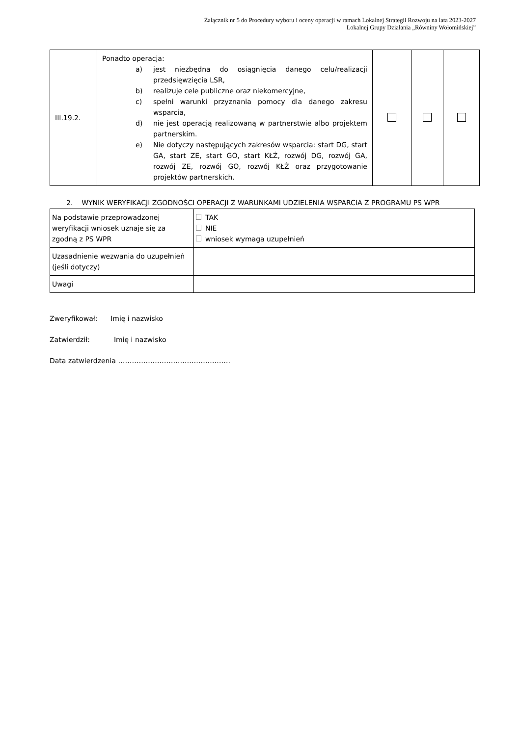Załącznik nr 5 do Procedury wyboru i oceny operacji w ramach Lokalnej Strategii Rozwoju na lata 2023-2027
Lokalnej Grupy Działania „Równiny Wołomińskiej”
| III.19.2. | Ponadto operacja: a) jest niezbędna do osiągnięcia danego celu/realizacji przedsięwzięcia LSR, b) realizuje cele publiczne oraz niekomercyjne, c) spełni warunki przyznania pomocy dla danego zakresu wsparcia, d) nie jest operacją realizowaną w partnerstwie albo projektem partnerskim. e) Nie dotyczy następujących zakresów wsparcia: start DG, start GA, start ZE, start GO, start KŁŻ, rozwój DG, rozwój GA, rozwój ZE, rozwój GO, rozwój KŁŻ oraz przygotowanie projektów partnerskich. | | | |
2. WYNIK WERYFIKACJI ZGODNOŚCI OPERACJI Z WARUNKAMI UDZIELENIA WSPARCIA Z PROGRAMU PS WPR
| Na podstawie przeprowadzonej weryfikacji wniosek uznaje się za zgodną z PS WPR | TAK NIE wniosek wymaga uzupełnień |
| Uzasadnienie wezwania do uzupełnień (jeśli dotyczy) | |
| Uwagi | |
Zweryfikował: Imię i nazwisko
Zatwierdził: Imię i nazwisko
Data zatwierdzenia ………………………………………….